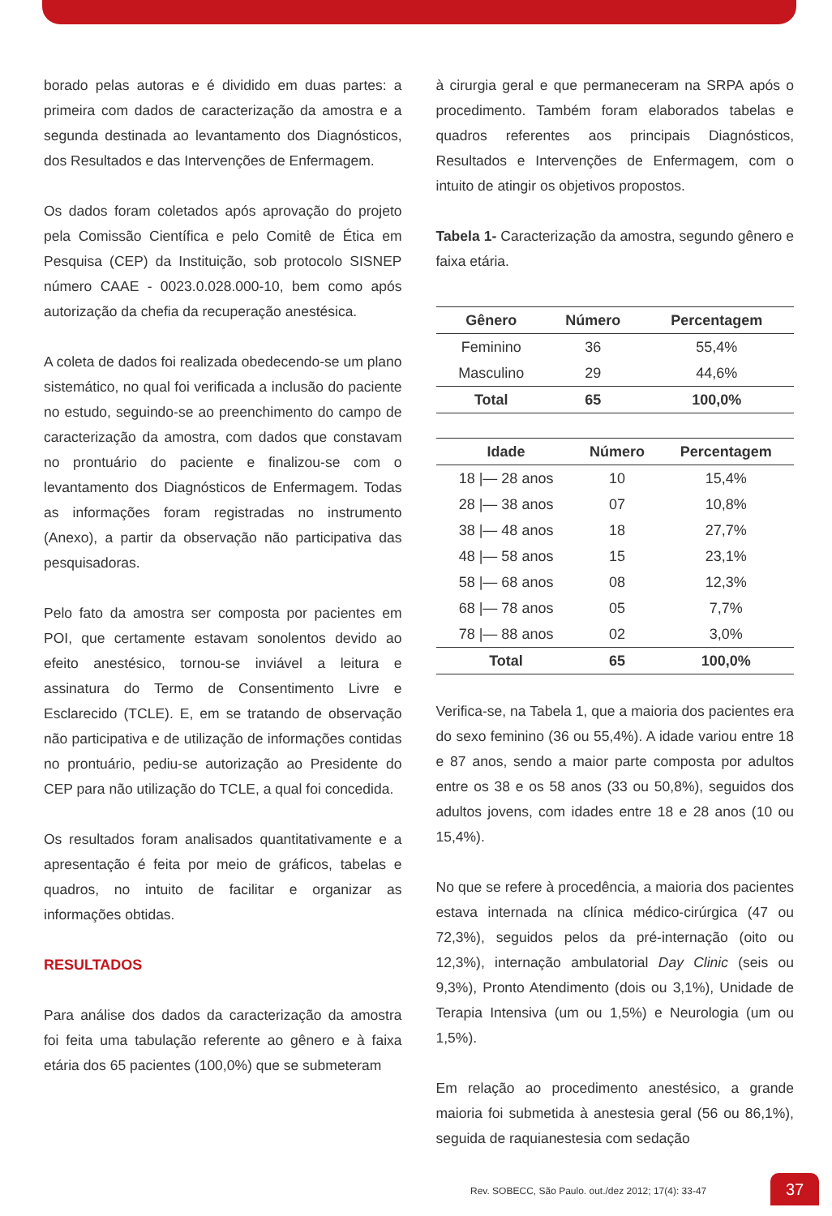borado pelas autoras e é dividido em duas partes: a primeira com dados de caracterização da amostra e a segunda destinada ao levantamento dos Diagnósticos, dos Resultados e das Intervenções de Enfermagem.
Os dados foram coletados após aprovação do projeto pela Comissão Científica e pelo Comitê de Ética em Pesquisa (CEP) da Instituição, sob protocolo SISNEP número CAAE - 0023.0.028.000-10, bem como após autorização da chefia da recuperação anestésica.
A coleta de dados foi realizada obedecendo-se um plano sistemático, no qual foi verificada a inclusão do paciente no estudo, seguindo-se ao preenchimento do campo de caracterização da amostra, com dados que constavam no prontuário do paciente e finalizou-se com o levantamento dos Diagnósticos de Enfermagem. Todas as informações foram registradas no instrumento (Anexo), a partir da observação não participativa das pesquisadoras.
Pelo fato da amostra ser composta por pacientes em POI, que certamente estavam sonolentos devido ao efeito anestésico, tornou-se inviável a leitura e assinatura do Termo de Consentimento Livre e Esclarecido (TCLE). E, em se tratando de observação não participativa e de utilização de informações contidas no prontuário, pediu-se autorização ao Presidente do CEP para não utilização do TCLE, a qual foi concedida.
Os resultados foram analisados quantitativamente e a apresentação é feita por meio de gráficos, tabelas e quadros, no intuito de facilitar e organizar as informações obtidas.
RESULTADOS
Para análise dos dados da caracterização da amostra foi feita uma tabulação referente ao gênero e à faixa etária dos 65 pacientes (100,0%) que se submeteram
à cirurgia geral e que permaneceram na SRPA após o procedimento. Também foram elaborados tabelas e quadros referentes aos principais Diagnósticos, Resultados e Intervenções de Enfermagem, com o intuito de atingir os objetivos propostos.
Tabela 1- Caracterização da amostra, segundo gênero e faixa etária.
| Gênero | Número | Percentagem |
| --- | --- | --- |
| Feminino | 36 | 55,4% |
| Masculino | 29 | 44,6% |
| Total | 65 | 100,0% |
| Idade | Número | Percentagem |
| --- | --- | --- |
| 18 /— 28 anos | 10 | 15,4% |
| 28 /— 38 anos | 07 | 10,8% |
| 38 /— 48 anos | 18 | 27,7% |
| 48 /— 58 anos | 15 | 23,1% |
| 58 /— 68 anos | 08 | 12,3% |
| 68 /— 78 anos | 05 | 7,7% |
| 78 /— 88 anos | 02 | 3,0% |
| Total | 65 | 100,0% |
Verifica-se, na Tabela 1, que a maioria dos pacientes era do sexo feminino (36 ou 55,4%). A idade variou entre 18 e 87 anos, sendo a maior parte composta por adultos entre os 38 e os 58 anos (33 ou 50,8%), seguidos dos adultos jovens, com idades entre 18 e 28 anos (10 ou 15,4%).
No que se refere à procedência, a maioria dos pacientes estava internada na clínica médico-cirúrgica (47 ou 72,3%), seguidos pelos da pré-internação (oito ou 12,3%), internação ambulatorial Day Clinic (seis ou 9,3%), Pronto Atendimento (dois ou 3,1%), Unidade de Terapia Intensiva (um ou 1,5%) e Neurologia (um ou 1,5%).
Em relação ao procedimento anestésico, a grande maioria foi submetida à anestesia geral (56 ou 86,1%), seguida de raquianestesia com sedação
Rev. SOBECC, São Paulo. out./dez 2012; 17(4): 33-47
37